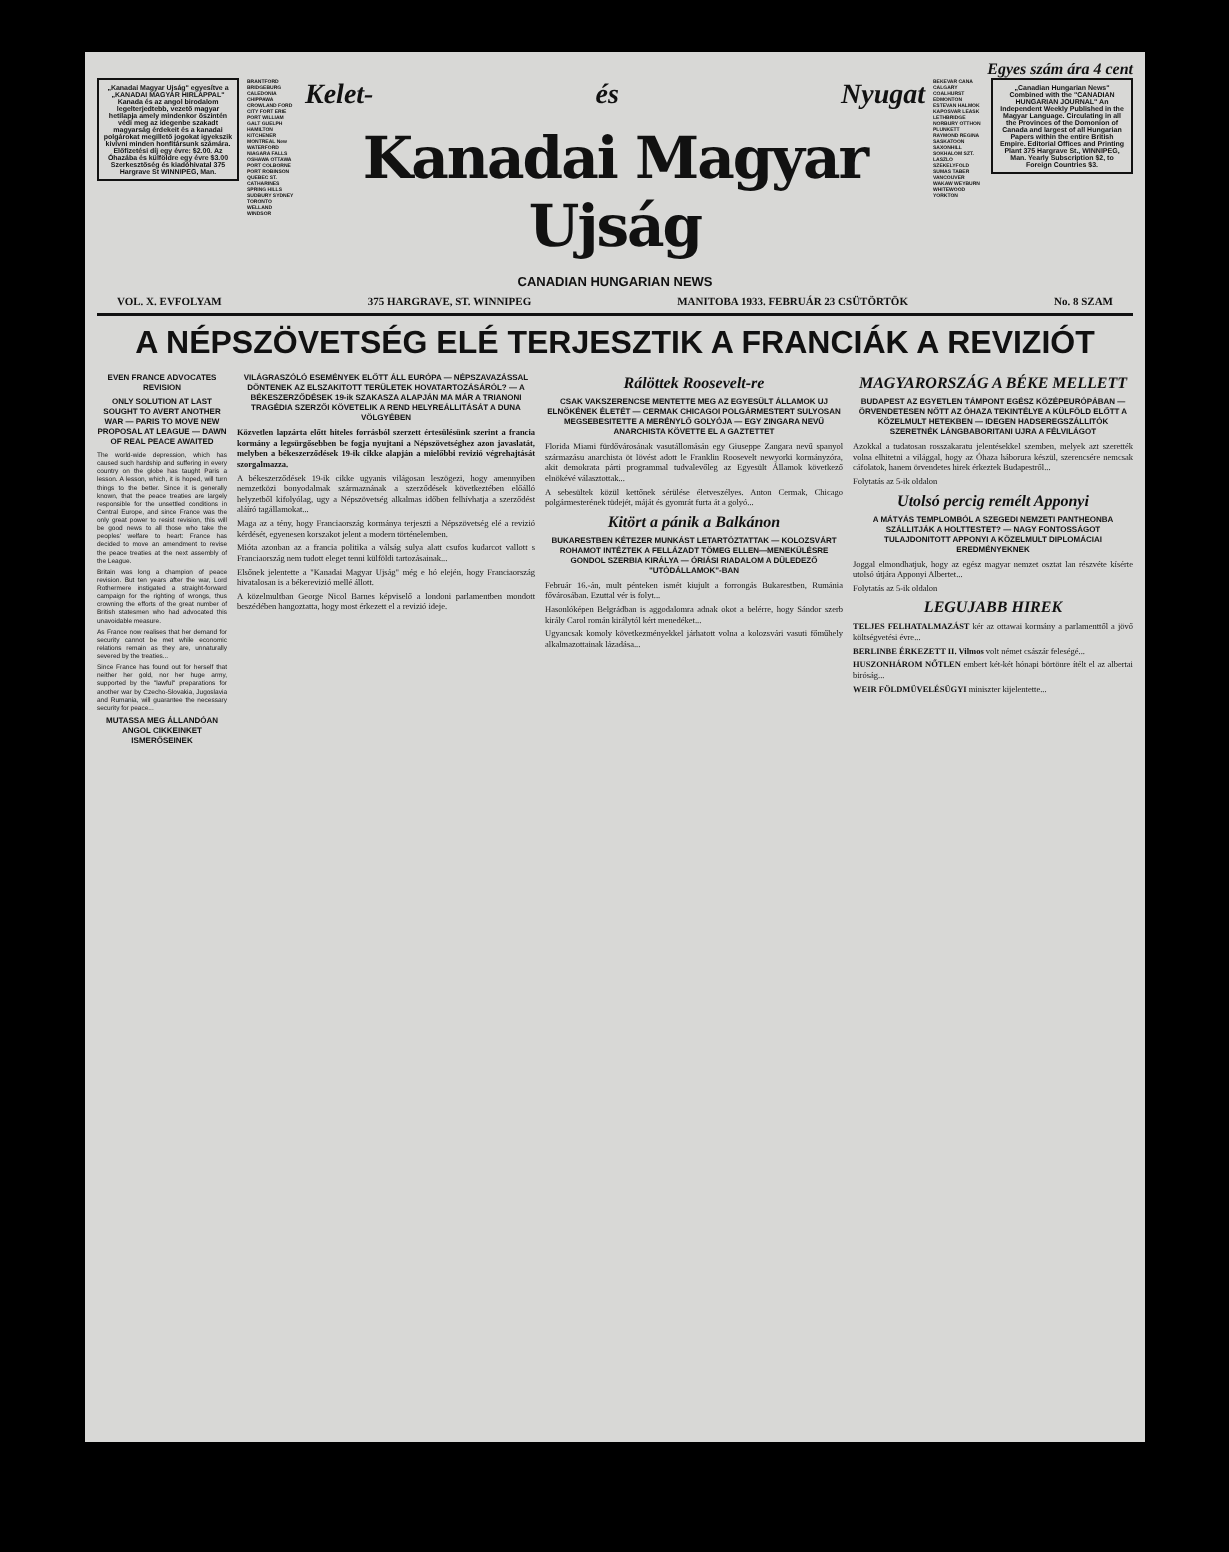Egyes szám ára 4 cent
„Kanadai Magyar Ujság" egyesítve a „KANADAI MAGYAR HIRLAPPAL" Kanada és az angol birodalom legelterjedtebb, vezető magyar hetilapja amely mindenkor õszintén védi meg az idegenbe szakadt magyarság érdekeit és a kanadai polgárokat megillető jogokat igyekszik kivívni minden honfitársunk számára. Előfizetési díj egy évre: $2.00. Az Óhazába és külföldre egy évre $3.00 Szerkesztőség és kiadóhivatal 375 Hargrave St WINNIPEG, Man.
BRANTFORD BRIDGEBURG CALEDONIA CHIPPAWA CROWLAND FORD CITY FORT ERIE PORT WILLIAM GALT GUELPH HAMILTON KITCHENER MONTREAL New WATERFORD NIAGARA FALLS OSHAWA OTTAWA PORT COLBORNE PORT ROBINSON QUEBEC ST. CATHARINES SPRING HILLS SUDBURY SYDNEY TORONTO WELLAND WINDSOR
Kelet- és Nyugat
Kanadai Magyar Ujság
CANADIAN HUNGARIAN NEWS
BEKEVAR CANA CALGARY COALHURST EDMONTON ESTEVAN HALMOK KAPOSVAR LEASK LETHBRIDGE NORBURY OTTHON PLUNKETT RAYMOND REGINA SASKATOON SAXONHILL SOKHALOM SZT. LASZLO SZEKELYFOLD SUMAS TABER VANCOUVER WAKAW WEYBURN WHITEWOOD YORKTON
„Canadian Hungarian News" Combined with the "CANADIAN HUNGARIAN JOURNAL" An Independent Weekly Published in the Magyar Language. Circulating in all the Provinces of the Domonion of Canada and largest of all Hungarian Papers within the entire British Empire. Editorial Offices and Printing Plant 375 Hargrave St., WINNIPEG, Man. Yearly Subscription $2, to Foreign Countries $3.
VOL. X. EVFOLYAM 375 HARGRAVE, ST. WINNIPEG MANITOBA 1933. FEBRUÁR 23 CSÜTÖRTÖK No. 8 SZAM
A NÉPSZÖVETSÉG ELÉ TERJESZTIK A FRANCIÁK A REVIZIÓT
EVEN FRANCE ADVOCATES REVISION
ONLY SOLUTION AT LAST SOUGHT TO AVERT ANOTHER WAR — PARIS TO MOVE NEW PROPOSAL AT LEAGUE — DAWN OF REAL PEACE AWAITED
The world-wide depression, which has caused such hardship and suffering in every country on the globe has taught Paris a lesson. A lesson, which, it is hoped, will turn things to the better. Since it is generally known, that the peace treaties are largely responsible for the unsettled conditions in Central Europe, and since France was the only great power to resist revision, this will be good news to all those who take the peoples' welfare to heart: France has decided to move an amendment to revise the peace treaties at the next assembly of the League.
Britain was long a champion of peace revision. But ten years after the war, Lord Rothermere instigated a straight-forward campaign for the righting of wrongs, thus crowning the efforts of the great number of British statesmen who had advocated this unavoidable measure.
As France now realises that her demand for security cannot be met while economic relations remain as they are, unnaturally severed by the treaties...
Since France has found out for herself that neither her gold, nor her huge army, supported by the "lawful" preparations for another war by Czecho-Slovakia, Jugoslavia and Rumania, will guarantee the necessary security for peace...
MUTASSA MEG ÁLLANDÓAN ANGOL CIKKEINKET ISMERŐSEINEK
VILÁGRASZÓLÓ ESEMÉNYEK ELŐTT ÁLL EURÓPA — NÉPSZAVAZÁSSAL DÖNTENEK AZ ELSZAKITOTT TERÜLETEK HOVATARTOZÁSÁRÓL? — A BÉKESZERZŐDÉSEK 19-ik SZAKASZA ALAPJÁN MA MÁR A TRIANONI TRAGÉDIA SZERZŐI KÖVETELIK A REND HELYREÁLLITÁSÁT A DUNA VÖLGYÉBEN
Közvetlen lapzárta előtt hiteles forrásból szerzett értesülésünk szerint a francia kormány a legsürgősebben be fogja nyujtani a Népszövetséghez azon javaslatát, melyben a békeszerződések 19-ik cikke alapján a mielőbbi revizió végrehajtását szorgalmazza.
A békeszerződések 19-ik cikke ugyanis világosan leszögezi, hogy amennyiben nemzetközi bonyodalmak származnának a szerződések következtében előálló helyzetből kifolyólag, ugy a Népszövetség alkalmas időben felhívhatja a szerződést aláíró tagállamokat...
Maga az a tény, hogy Franciaország kormánya terjeszti a Népszövetség elé a revizió kérdését, egyenesen korszakot jelent a modern történelemben.
Mióta azonban az a francia politika a válság sulya alatt csufos kudarcot vallott s Franciaország nem tudott eleget tenni külföldi tartozásainak...
Elsőnek jelentette a "Kanadai Magyar Ujság" még e hó elején, hogy Franciaország hivatalosan is a békerevizió mellé állott.
A közelmultban George Nicol Barnes képviselő a londoni parlamentben mondott beszédében hangoztatta, hogy most érkezett el a revizió ideje.
Rálöttek Roosevelt-re
CSAK VAKSZERENCSE MENTETTE MEG AZ EGYESÜLT ÁLLAMOK UJ ELNÖKÉNEK ÉLETÉT — CERMAK CHICAGOI POLGÁRMESTERT SULYOSAN MEGSEBESITETTE A MERÉNYLŐ GOLYÓJA — EGY ZINGARA NEVŰ ANARCHISTA KÖVETTE EL A GAZTETTET
Florida Miami fürdővárosának vasutállomásán egy Giuseppe Zangara nevű spanyol származásu anarchista öt lövést adott le Franklin Roosevelt newyorki kormányzóra, akit demokrata párti programmal tudvalevőleg az Egyesült Államok következő elnökévé választottak...
A sebesültek közül kettőnek sérülése életveszélyes. Anton Cermak, Chicago polgármesterének tüdejét, máját és gyomrát furta át a golyó...
Kitört a pánik a Balkánon
BUKARESTBEN KÉTEZER MUNKÁST LETARTÓZTATTAK — KOLOZSVÁRT ROHAMOT INTÉZTEK A FELLÁZADT TÖMEG ELLEN—MENEKÜLÉSRE GONDOL SZERBIA KIRÁLYA — ÓRIÁSI RIADALOM A DÜLEDEZŐ "UTÓDÁLLAMOK"-BAN
Február 16.-án, mult pénteken ismét kiujult a forrongás Bukarestben, Rumánia fővárosában. Ezuttal vér is folyt...
Hasonlóképen Belgrádban is aggodalomra adnak okot a belérre, hogy Sándor szerb király Carol román királytól kért menedéket...
Ugyancsak komoly következményekkel járhatott volna a kolozsvári vasuti főműhely alkalmazottainak lázadása...
MAGYARORSZÁG A BÉKE MELLETT
BUDAPEST AZ EGYETLEN TÁMPONT EGÉSZ KÖZÉPEURÓPÁBAN — ÖRVENDETESEN NŐTT AZ ÓHAZA TEKINTÉLYE A KÜLFÖLD ELŐTT A KÖZELMULT HETEKBEN — IDEGEN HADSEREGSZÁLLITÓK SZERETNÉK LÁNGBABORITANI UJRA A FÉLVILÁGOT
Azokkal a tudatosan rosszakaratu jelentésekkel szemben, melyek azt szerették volna elhitetni a világgal, hogy az Óhaza háborura készül, szerencsére nemcsak cáfolatok, hanem örvendetes hirek érkeztek Budapestről...
Folytatás az 5-ik oldalon
Utolsó percig remélt Apponyi
A MÁTYÁS TEMPLOMBÓL A SZEGEDI NEMZETI PANTHEONBA SZÁLLITJÁK A HOLTTESTET? — NAGY FONTOSSÁGOT TULAJDONITOTT APPONYI A KÖZELMULT DIPLOMÁCIAI EREDMÉNYEKNEK
Joggal elmondhatjuk, hogy az egész magyar nemzet osztat lan részvéte kísérte utolsó útjára Apponyi Albertet...
Folytatás az 5-ik oldalon
LEGUJABB HIREK
TELJES FELHATALMAZÁST kér az ottawai kormány a parlamenttől a jövő költségvetési évre...
BERLINBE ÉRKEZETT II. Vilmos volt német császár feleségé...
HUSZONHÁROM NŐTLEN embert két-két hónapi börtönre ítélt el az albertai biróság...
WEIR FÖLDMÜVELÉSÜGYI miniszter kijelentette...